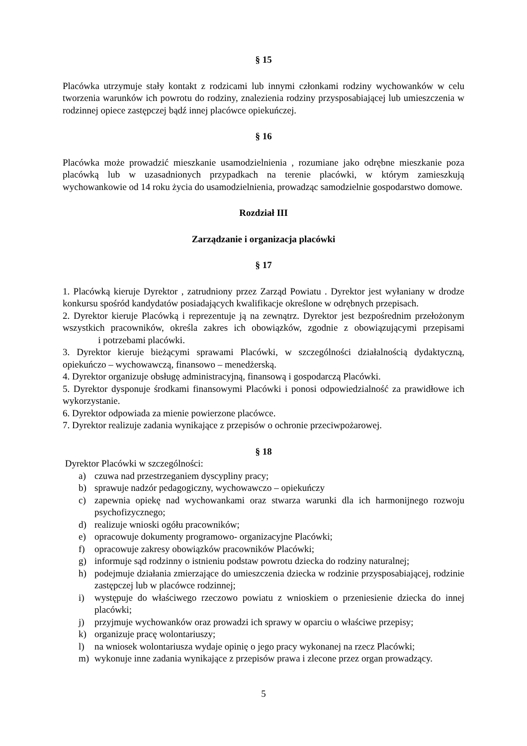§ 15
Placówka utrzymuje stały kontakt z rodzicami lub innymi członkami rodziny wychowanków w celu tworzenia warunków ich powrotu do rodziny, znalezienia rodziny przysposabiającej lub umieszczenia w rodzinnej opiece zastępczej bądź innej placówce opiekuńczej.
§ 16
Placówka może prowadzić mieszkanie usamodzielnienia , rozumiane jako odrębne mieszkanie poza placówką lub w uzasadnionych przypadkach na terenie placówki, w którym zamieszkują wychowankowie od 14 roku życia do usamodzielnienia, prowadząc samodzielnie gospodarstwo domowe.
Rozdział III
Zarządzanie i organizacja placówki
§ 17
1. Placówką kieruje Dyrektor , zatrudniony przez Zarząd Powiatu . Dyrektor jest wyłaniany w drodze konkursu spośród kandydatów posiadających kwalifikacje określone w odrębnych przepisach.
2. Dyrektor kieruje Placówką i reprezentuje ją na zewnątrz. Dyrektor jest bezpośrednim przełożonym wszystkich pracowników, określa zakres ich obowiązków, zgodnie z obowiązującymi przepisami i potrzebami placówki.
3. Dyrektor kieruje bieżącymi sprawami Placówki, w szczególności działalnością dydaktyczną, opiekuńczo – wychowawczą, finansowo – menedżerską.
4. Dyrektor organizuje obsługę administracyjną, finansową i gospodarczą Placówki.
5. Dyrektor dysponuje środkami finansowymi Placówki i ponosi odpowiedzialność za prawidłowe ich wykorzystanie.
6. Dyrektor odpowiada za mienie powierzone placówce.
7. Dyrektor realizuje zadania wynikające z przepisów o ochronie przeciwpożarowej.
§ 18
Dyrektor Placówki w szczególności:
a) czuwa nad przestrzeganiem dyscypliny pracy;
b) sprawuje nadzór pedagogiczny, wychowawczo – opiekuńczy
c) zapewnia opiekę nad wychowankami oraz stwarza warunki dla ich harmonijnego rozwoju psychofizycznego;
d) realizuje wnioski ogółu pracowników;
e) opracowuje dokumenty programowo- organizacyjne Placówki;
f) opracowuje zakresy obowiązków pracowników Placówki;
g) informuje sąd rodzinny o istnieniu podstaw powrotu dziecka do rodziny naturalnej;
h) podejmuje działania zmierzające do umieszczenia dziecka w rodzinie przysposabiającej, rodzinie zastępczej lub w placówce rodzinnej;
i) występuje do właściwego rzeczowo powiatu z wnioskiem o przeniesienie dziecka do innej placówki;
j) przyjmuje wychowanków oraz prowadzi ich sprawy w oparciu o właściwe przepisy;
k) organizuje pracę wolontariuszy;
l) na wniosek wolontariusza wydaje opinię o jego pracy wykonanej na rzecz Placówki;
m) wykonuje inne zadania wynikające z przepisów prawa i zlecone przez organ prowadzący.
5